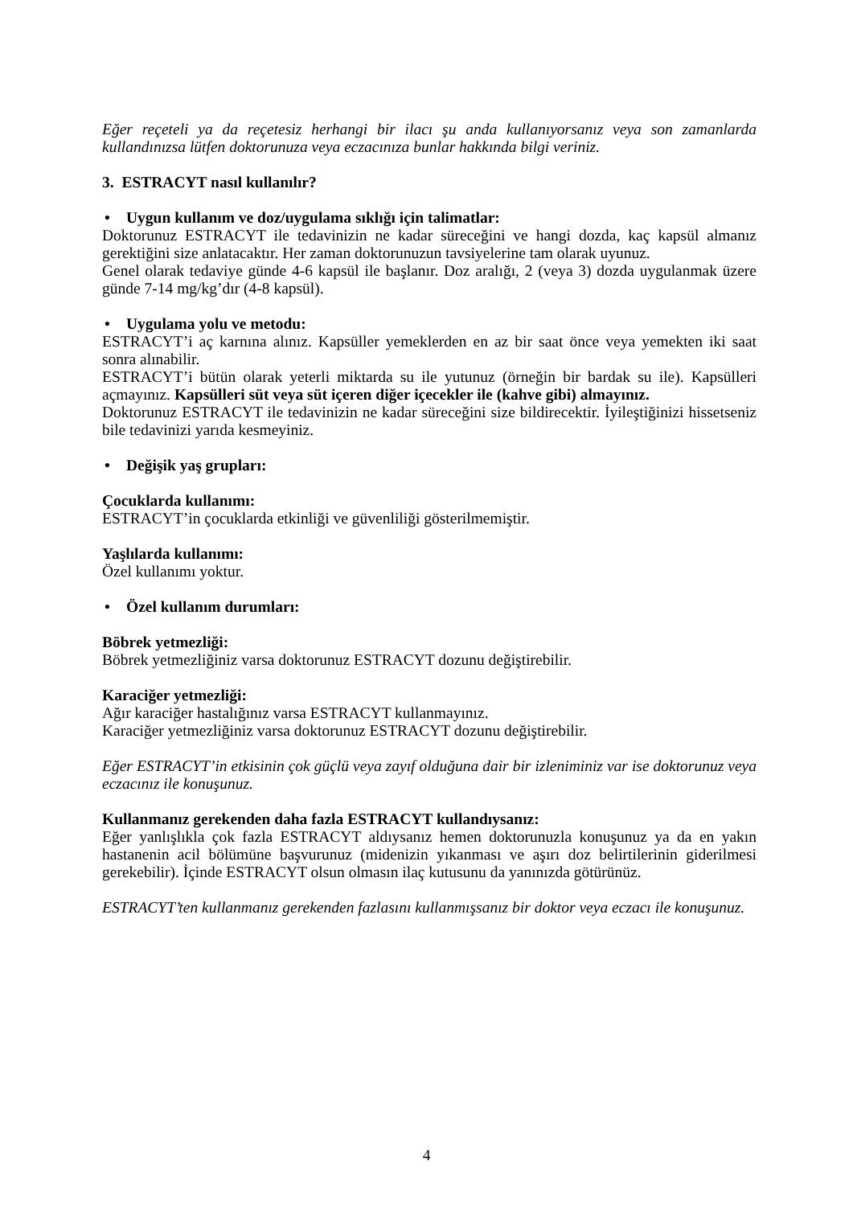Eğer reçeteli ya da reçetesiz herhangi bir ilacı şu anda kullanıyorsanız veya son zamanlarda kullandınızsa lütfen doktorunuza veya eczacınıza bunlar hakkında bilgi veriniz.
3. ESTRACYT nasıl kullanılır?
• Uygun kullanım ve doz/uygulama sıklığı için talimatlar:
Doktorunuz ESTRACYT ile tedavinizin ne kadar süreceğini ve hangi dozda, kaç kapsül almanız gerektiğini size anlatacaktır. Her zaman doktorunuzun tavsiyelerine tam olarak uyunuz.
Genel olarak tedaviye günde 4-6 kapsül ile başlanır. Doz aralığı, 2 (veya 3) dozda uygulanmak üzere günde 7-14 mg/kg’dır (4-8 kapsül).
• Uygulama yolu ve metodu:
ESTRACYT’i aç karnına alınız. Kapsüller yemeklerden en az bir saat önce veya yemekten iki saat sonra alınabilir.
ESTRACYT’i bütün olarak yeterli miktarda su ile yutunuz (örneğin bir bardak su ile). Kapsülleri açmayınız. Kapsülleri süt veya süt içeren diğer içecekler ile (kahve gibi) almayınız.
Doktorunuz ESTRACYT ile tedavinizin ne kadar süreceğini size bildirecektir. İyileştiğinizi hissetseniz bile tedavinizi yarıda kesmeyiniz.
• Değişik yaş grupları:
Çocuklarda kullanımı:
ESTRACYT’in çocuklarda etkinliği ve güvenliliği gösterilmemiştir.
Yaşlılarda kullanımı:
Özel kullanımı yoktur.
• Özel kullanım durumları:
Böbrek yetmezliği:
Böbrek yetmezliğiniz varsa doktorunuz ESTRACYT dozunu değiştirebilir.
Karaciğer yetmezliği:
Ağır karaciğer hastalığınız varsa ESTRACYT kullanmayınız.
Karaciğer yetmezliğiniz varsa doktorunuz ESTRACYT dozunu değiştirebilir.
Eğer ESTRACYT’in etkisinin çok güçlü veya zayıf olduğuna dair bir izleniminiz var ise doktorunuz veya eczacınız ile konuşunuz.
Kullanmanız gerekenden daha fazla ESTRACYT kullandıysanız:
Eğer yanlışlıkla çok fazla ESTRACYT aldıysanız hemen doktorunuzla konuşunuz ya da en yakın hastanenin acil bölümüne başvurunuz (midenizin yıkanması ve aşırı doz belirtilerinin giderilmesi gerekebilir). İçinde ESTRACYT olsun olmasın ilaç kutusunu da yanınızda götürünüz.
ESTRACYT’ten kullanmanız gerekenden fazlasını kullanmışsanız bir doktor veya eczacı ile konuşunuz.
4